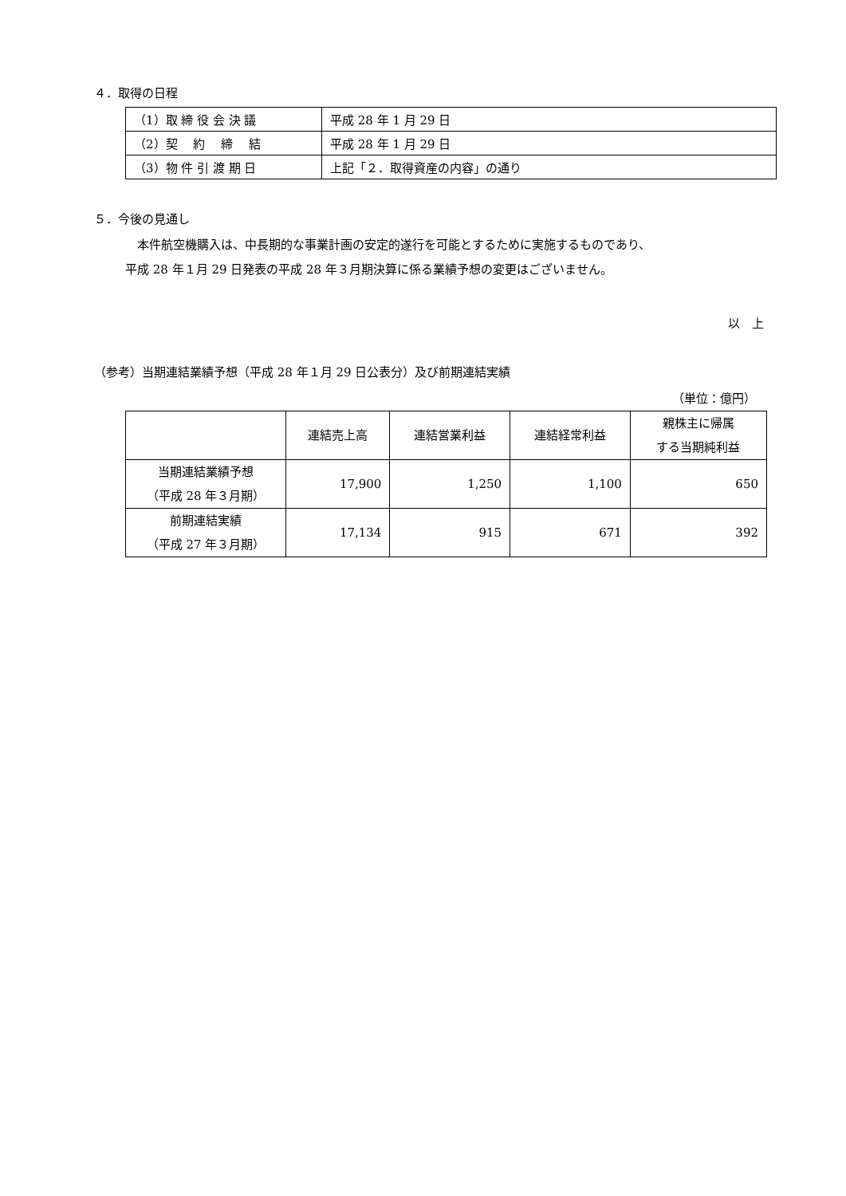４．取得の日程
| （1）取 締 役 会 決 議 | 平成 28 年 1 月 29 日 |
| （2）契 約 締 結 | 平成 28 年 1 月 29 日 |
| （3）物 件 引 渡 期 日 | 上記「２．取得資産の内容」の通り |
５．今後の見通し
　本件航空機購入は、中長期的な事業計画の安定的遂行を可能とするために実施するものであり、
平成 28 年１月 29 日発表の平成 28 年３月期決算に係る業績予想の変更はございません。
以　上
（参考）当期連結業績予想（平成 28 年１月 29 日公表分）及び前期連結実績
（単位：億円）
| | 連結売上高 | 連結営業利益 | 連結経常利益 | 親株主に帰属 する当期純利益 |
| --- | --- | --- | --- | --- |
| 当期連結業績予想 （平成 28 年３月期） | 17,900 | 1,250 | 1,100 | 650 |
| 前期連結実績 （平成 27 年３月期） | 17,134 | 915 | 671 | 392 |